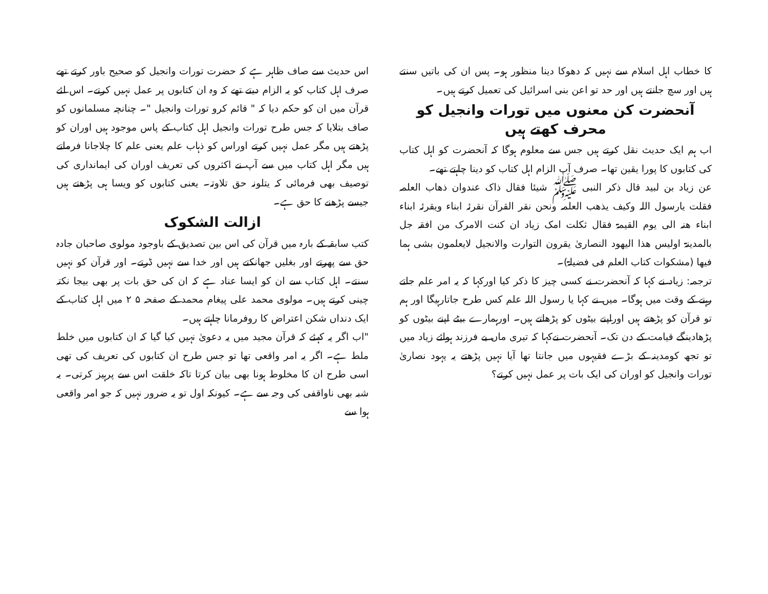کا خطاب اہل اسلام سے نہیں کہ دھوکا دینا منظور ہو۔ پس ان کی باتیں سنتے ہیں اور سچ جانتے ہیں اور حد تو اعن بنی اسرائیل کی تعمیل کرتے ہیں۔
آنحضرت کن معنوں میں تورات وانجیل کو محرف کھتے ہیں
اب ہم ایک حدیث نقل کرتے ہیں جس سے معلوم ہوگا کہ آنحضرت کو اہل کتاب کی کتابوں کا پورا یقین تھا۔ صرف آپ الزام اہل کتاب کو دینا چاہتے تھے۔
عن زیاد بن لبید قال ذکر النبی ﷺ شیئا فقال ذاک عندوان ذھاب العلمہ فقلت یارسول اللہ وکیف یذھب العلمہ ونحن نقر القرآن نقرئہ ابناء ویقرئہ ابناء ابناء ھنہ الی یوم القیمۃ فقال ثکلت امک زیاد ان کنت الامرک من افقہ جل بالمدینۃ اولیس ھذا الیھود النصاریٰ یقرون التوارت والانجیل لایعلمون بشی ہما فیھا (مشکوات کتاب العلم فی فضیلۃ)۔
ترجمہ: زیاد نے کہا کہ آنحضرت نے کسی چیز کا ذکر کیا اورکہا کہ یہ امر علم جاتے رہنے کے وقت میں ہوگا۔ میں نے کہا یا رسول اللہ علم کس طرح جاتارہیگا اور ہم تو قرآن کو پڑھتے ہیں اوراپنے بیٹوں کو پڑھاتے ہیں۔ اورہمارے بیٹے اپنے بیٹوں کو پڑھادینگے قیامت کے دن تک۔ آنحضرت نےکہا کہ تیری ماں بے فرزند ہوائے زیاد میں تو تجھ کومدینہ کے بڑے فقیہوں میں جانتا تھا آیا نہیں پڑھتے یہ یہود نصاریٰ تورات وانجیل کو اوران کی ایک بات پر عمل نہیں کرتے؟
اس حدیث سے صاف ظاہر ہے کہ حضرت تورات وانجیل کو صحیح باور کرتے تھے صرف اہل کتاب کو یہ الزام دیتے تھے کہ وہ ان کتابوں پر عمل نہیں کرتے۔ اس لئے قرآن میں ان کو حکم دیا کہ " قائم کرو تورات وانجیل "۔ چنانچہ مسلمانوں کو صاف بتلایا کہ جس طرح تورات وانجیل اہل کتاب کے پاس موجود ہیں اوران کو پڑھتے ہیں مگر عمل نہیں کرتے اوراس کو ذہاب علم یعنی علم کا چلاجانا فرماتے ہیں مگر اہل کتاب میں سے آپ نے اکثروں کی تعریف اوران کی ایمانداری کی توصیف بھی فرمائی کہ یتلونہ حق تلاوتہ۔ یعنی کتابوں کو ویسا ہی پڑھتے ہیں جیسے پڑھنے کا حق ہے۔
ازالت الشکوک
کتب سابقہ کے بارہ میں قرآن کی اس بین تصدیق کے باوجود مولوی صاحبان جادہ حق سے پھرتے اور بغلیں جھانکتے ہیں اور خدا سے نہیں ڈرتے۔ اور قرآن کو نہیں سنتے۔ اہل کتاب سے ان کو ایسا عناد ہے کہ ان کی حق بات پر بھی بیجا نکتہ چینی کرتے ہیں۔ مولوی محمد علی پیغام محمد کے صفحہ ۵ ۲ میں اہل کتاب کے ایک دنداں شکن اعتراض کا روفرمانا چاہتے ہیں۔
"اب اگر یہ کہئے کہ قرآن مجید میں یہ دعویٰ نہیں کیا گیا کہ ان کتابوں میں خلط ملط ہے۔ اگر یہ امر واقعی تھا تو جس طرح ان کتابوں کی تعریف کی تھی اسی طرح ان کا مخلوط ہونا بھی بیان کرتا تاکہ خلقت اس سے پرہیز کرتی۔ یہ شبہ بھی ناواقفی کی وجہ سے ہے۔ کیونکہ اول تو یہ ضرور نہیں کہ جو امر واقعی ہوا سے